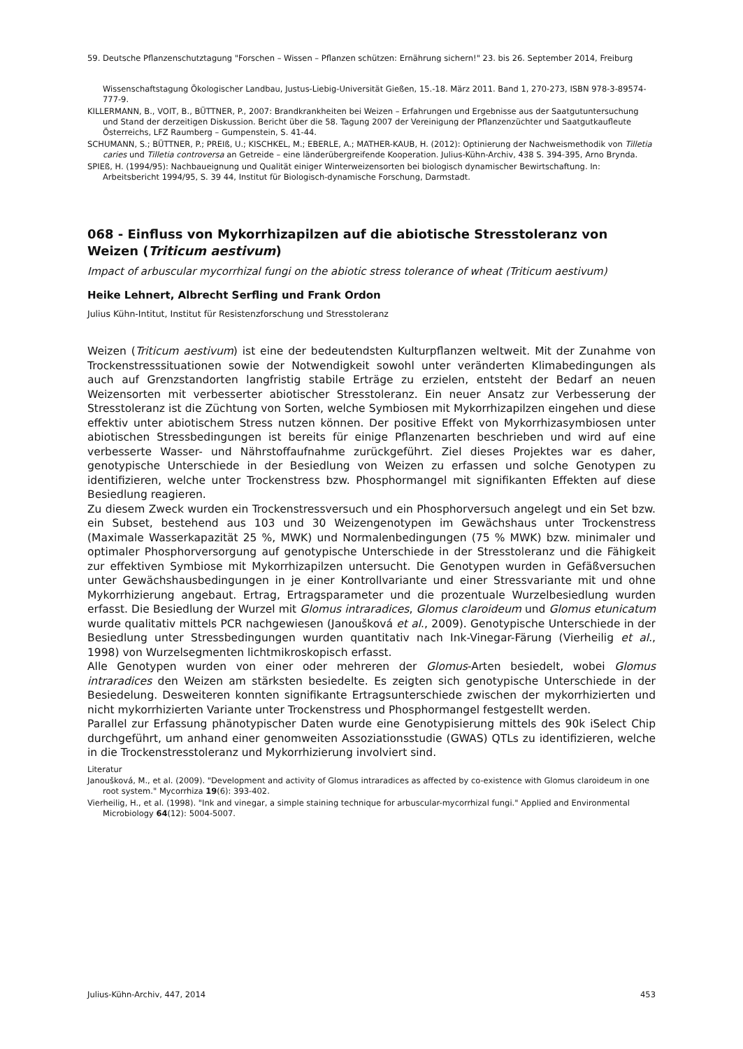59. Deutsche Pflanzenschutztagung "Forschen – Wissen – Pflanzen schützen: Ernährung sichern!" 23. bis 26. September 2014, Freiburg
Wissenschaftstagung Ökologischer Landbau, Justus-Liebig-Universität Gießen, 15.-18. März 2011. Band 1, 270-273, ISBN 978-3-89574-777-9.
KILLERMANN, B., VOIT, B., BÜTTNER, P., 2007: Brandkrankheiten bei Weizen – Erfahrungen und Ergebnisse aus der Saatgutuntersuchung und Stand der derzeitigen Diskussion. Bericht über die 58. Tagung 2007 der Vereinigung der Pflanzenzüchter und Saatgutkaufleute Österreichs, LFZ Raumberg – Gumpenstein, S. 41-44.
SCHUMANN, S.; BÜTTNER, P.; PREIß, U.; KISCHKEL, M.; EBERLE, A.; MATHER-KAUB, H. (2012): Optinierung der Nachweismethodik von Tilletia caries und Tilletia controversa an Getreide – eine länderübergreifende Kooperation. Julius-Kühn-Archiv, 438 S. 394-395, Arno Brynda.
SPIEß, H. (1994/95): Nachbaueignung und Qualität einiger Winterweizensorten bei biologisch dynamischer Bewirtschaftung. In: Arbeitsbericht 1994/95, S. 39 44, Institut für Biologisch-dynamische Forschung, Darmstadt.
068 - Einfluss von Mykorrhizapilzen auf die abiotische Stresstoleranz von Weizen (Triticum aestivum)
Impact of arbuscular mycorrhizal fungi on the abiotic stress tolerance of wheat (Triticum aestivum)
Heike Lehnert, Albrecht Serfling und Frank Ordon
Julius Kühn-Intitut, Institut für Resistenzforschung und Stresstoleranz
Weizen (Triticum aestivum) ist eine der bedeutendsten Kulturpflanzen weltweit. Mit der Zunahme von Trockenstresssituationen sowie der Notwendigkeit sowohl unter veränderten Klimabedingungen als auch auf Grenzstandorten langfristig stabile Erträge zu erzielen, entsteht der Bedarf an neuen Weizensorten mit verbesserter abiotischer Stresstoleranz. Ein neuer Ansatz zur Verbesserung der Stresstoleranz ist die Züchtung von Sorten, welche Symbiosen mit Mykorrhizapilzen eingehen und diese effektiv unter abiotischem Stress nutzen können. Der positive Effekt von Mykorrhizasymbiosen unter abiotischen Stressbedingungen ist bereits für einige Pflanzenarten beschrieben und wird auf eine verbesserte Wasser- und Nährstoffaufnahme zurückgeführt. Ziel dieses Projektes war es daher, genotypische Unterschiede in der Besiedlung von Weizen zu erfassen und solche Genotypen zu identifizieren, welche unter Trockenstress bzw. Phosphormangel mit signifikanten Effekten auf diese Besiedlung reagieren.
Zu diesem Zweck wurden ein Trockenstressversuch und ein Phosphorversuch angelegt und ein Set bzw. ein Subset, bestehend aus 103 und 30 Weizengenotypen im Gewächshaus unter Trockenstress (Maximale Wasserkapazität 25 %, MWK) und Normalenbedingungen (75 % MWK) bzw. minimaler und optimaler Phosphorversorgung auf genotypische Unterschiede in der Stresstoleranz und die Fähigkeit zur effektiven Symbiose mit Mykorrhizapilzen untersucht. Die Genotypen wurden in Gefäßversuchen unter Gewächshausbedingungen in je einer Kontrollvariante und einer Stressvariante mit und ohne Mykorrhizierung angebaut. Ertrag, Ertragsparameter und die prozentuale Wurzelbesiedlung wurden erfasst. Die Besiedlung der Wurzel mit Glomus intraradices, Glomus claroideum und Glomus etunicatum wurde qualitativ mittels PCR nachgewiesen (Janoušková et al., 2009). Genotypische Unterschiede in der Besiedlung unter Stressbedingungen wurden quantitativ nach Ink-Vinegar-Färung (Vierheilig et al., 1998) von Wurzelsegmenten lichtmikroskopisch erfasst.
Alle Genotypen wurden von einer oder mehreren der Glomus-Arten besiedelt, wobei Glomus intraradices den Weizen am stärksten besiedelte. Es zeigten sich genotypische Unterschiede in der Besiedelung. Desweiteren konnten signifikante Ertragsunterschiede zwischen der mykorrhizierten und nicht mykorrhizierten Variante unter Trockenstress und Phosphormangel festgestellt werden.
Parallel zur Erfassung phänotypischer Daten wurde eine Genotypisierung mittels des 90k iSelect Chip durchgeführt, um anhand einer genomweiten Assoziationsstudie (GWAS) QTLs zu identifizieren, welche in die Trockenstresstoleranz und Mykorrhizierung involviert sind.
Literatur
Janoušková, M., et al. (2009). "Development and activity of Glomus intraradices as affected by co-existence with Glomus claroideum in one root system." Mycorrhiza 19(6): 393-402.
Vierheilig, H., et al. (1998). "Ink and vinegar, a simple staining technique for arbuscular-mycorrhizal fungi." Applied and Environmental Microbiology 64(12): 5004-5007.
Julius-Kühn-Archiv, 447, 2014 453